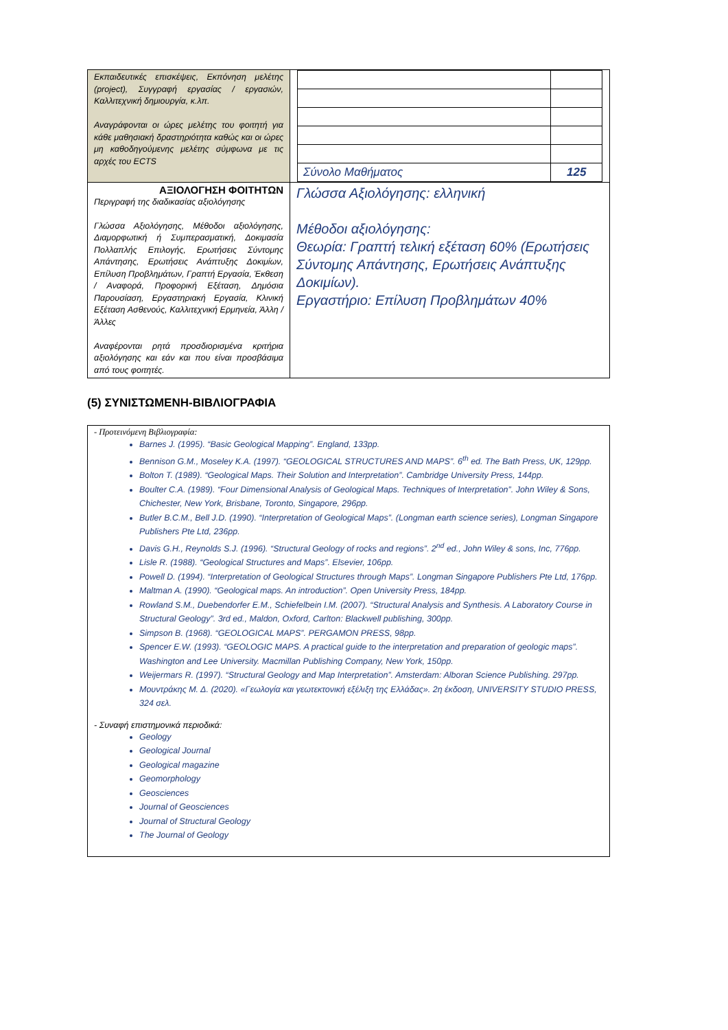| Εκπαιδευτικές επισκέψεις, Εκπόνηση μελέτης (project), Συγγραφή εργασίας / εργασιών, Καλλιτεχνική δημιουργία, κ.λπ. Αναγράφονται οι ώρες μελέτης του φοιτητή για κάθε μαθησιακή δραστηριότητα καθώς και οι ώρες μη καθοδηγούμενης μελέτης σύμφωνα με τις αρχές του ECTS | / Σύνολο Μαθήματος / 125 / |
| ΑΞΙΟΛΟΓΗΣΗ ΦΟΙΤΗΤΩΝ Περιγραφή της διαδικασίας αξιολόγησης Γλώσσα Αξιολόγησης, Μέθοδοι αξιολόγησης, Διαμορφωτική ή Συμπερασματική, Δοκιμασία Πολλαπλής Επιλογής, Ερωτήσεις Σύντομης Απάντησης, Ερωτήσεις Ανάπτυξης Δοκιμίων, Επίλυση Προβλημάτων, Γραπτή Εργασία, Έκθεση / Αναφορά, Προφορική Εξέταση, Δημόσια Παρουσίαση, Εργαστηριακή Εργασία, Κλινική Εξέταση Ασθενούς, Καλλιτεχνική Ερμηνεία, Άλλη / Άλλες Αναφέρονται ρητά προσδιορισμένα κριτήρια αξιολόγησης και εάν και που είναι προσβάσιμα από τους φοιτητές. | Γλώσσα Αξιολόγησης: ελληνική Μέθοδοι αξιολόγησης: Θεωρία: Γραπτή τελική εξέταση 60% (Ερωτήσεις Σύντομης Απάντησης, Ερωτήσεις Ανάπτυξης Δοκιμίων). Εργαστήριο: Επίλυση Προβλημάτων 40% |
(5) ΣΥΝΙΣΤΩΜΕΝΗ-ΒΙΒΛΙΟΓΡΑΦΙΑ
- Προτεινόμενη Βιβλιογραφία:
Barnes J. (1995). “Basic Geological Mapping”. England, 133pp.
Bennison G.M., Moseley K.A. (1997). “GEOLOGICAL STRUCTURES AND MAPS”. 6<sup>th</sup> ed. The Bath Press, UK, 129pp.
Bolton T. (1989). “Geological Maps. Their Solution and Interpretation”. Cambridge University Press, 144pp.
Boulter C.A. (1989). “Four Dimensional Analysis of Geological Maps. Techniques of Interpretation”. John Wiley & Sons, Chichester, New York, Brisbane, Toronto, Singapore, 296pp.
Butler B.C.M., Bell J.D. (1990). “Interpretation of Geological Maps”. (Longman earth science series), Longman Singapore Publishers Pte Ltd, 236pp.
Davis G.H., Reynolds S.J. (1996). “Structural Geology of rocks and regions”. 2<sup>nd</sup> ed., John Wiley & sons, Inc, 776pp.
Lisle R. (1988). “Geological Structures and Maps”. Elsevier, 106pp.
Powell D. (1994). “Interpretation of Geological Structures through Maps”. Longman Singapore Publishers Pte Ltd, 176pp.
Maltman A. (1990). “Geological maps. An introduction”. Open University Press, 184pp.
Rowland S.M., Duebendorfer E.M., Schiefelbein I.M. (2007). “Structural Analysis and Synthesis. A Laboratory Course in Structural Geology”. 3rd ed., Maldon, Oxford, Carlton: Blackwell publishing, 300pp.
Simpson B. (1968). “GEOLOGICAL MAPS”. PERGAMON PRESS, 98pp.
Spencer E.W. (1993). “GEOLOGIC MAPS. A practical guide to the interpretation and preparation of geologic maps”. Washington and Lee University. Macmillan Publishing Company, New York, 150pp.
Weijermars R. (1997). “Structural Geology and Map Interpretation”. Amsterdam: Alboran Science Publishing. 297pp.
Μουντράκης Μ. Δ. (2020). «Γεωλογία και γεωτεκτονική εξέλιξη της Ελλάδας». 2η έκδοση, UNIVERSITY STUDIO PRESS, 324 σελ.
- Συναφή επιστημονικά περιοδικά:
Geology
Geological Journal
Geological magazine
Geomorphology
Geosciences
Journal of Geosciences
Journal of Structural Geology
The Journal of Geology